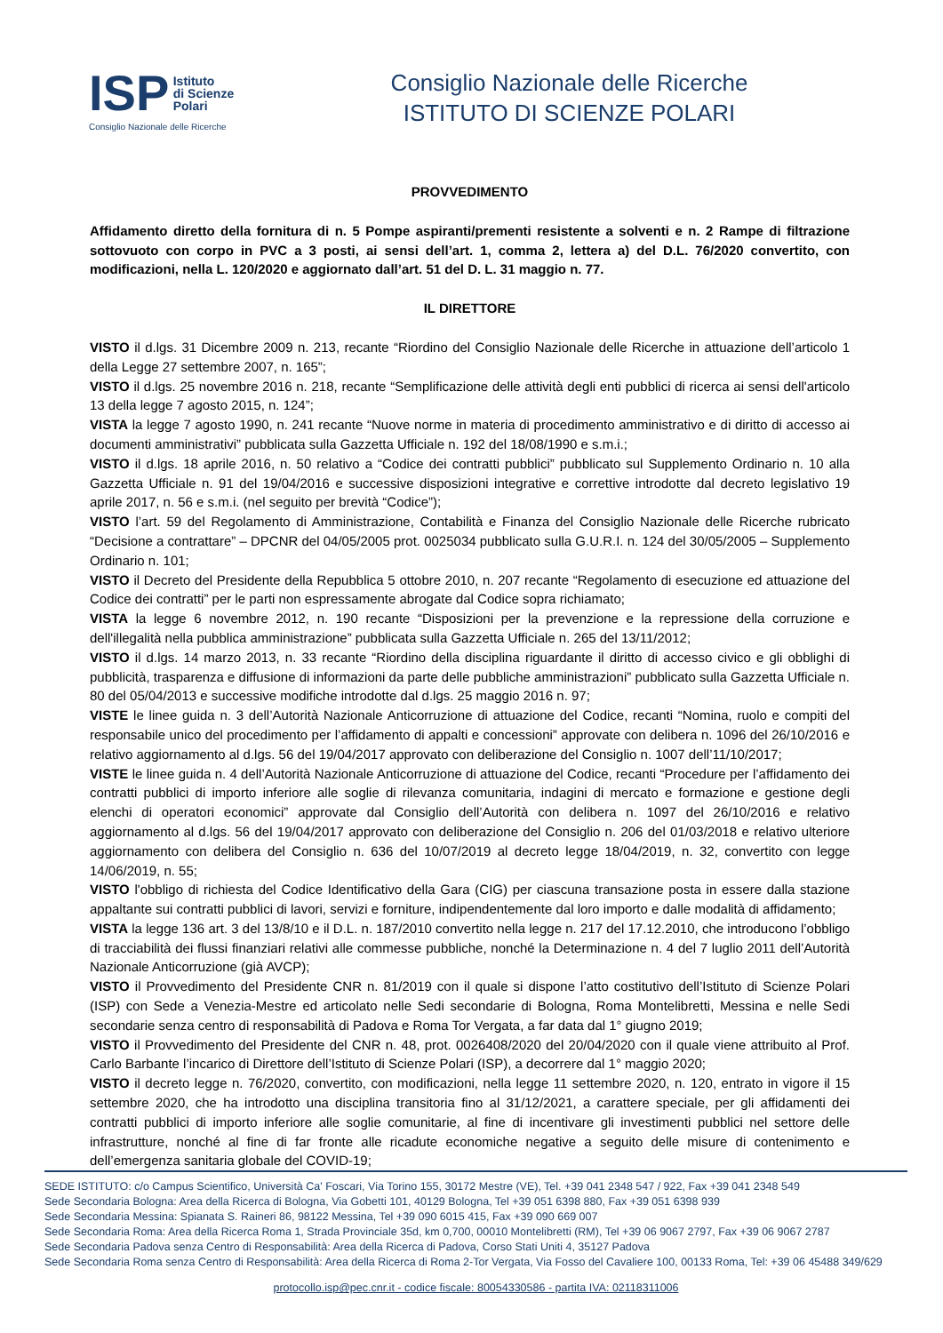ISP Istituto
di Scienze
Polari
Consiglio Nazionale delle Ricerche
Consiglio Nazionale delle Ricerche
ISTITUTO DI SCIENZE POLARI
PROVVEDIMENTO
Affidamento diretto della fornitura di n. 5 Pompe aspiranti/prementi resistente a solventi e n. 2 Rampe di filtrazione sottovuoto con corpo in PVC a 3 posti, ai sensi dell’art. 1, comma 2, lettera a) del D.L. 76/2020 convertito, con modificazioni, nella L. 120/2020 e aggiornato dall’art. 51 del D. L. 31 maggio n. 77.
IL DIRETTORE
VISTO il d.lgs. 31 Dicembre 2009 n. 213, recante “Riordino del Consiglio Nazionale delle Ricerche in attuazione dell’articolo 1 della Legge 27 settembre 2007, n. 165”;
VISTO il d.lgs. 25 novembre 2016 n. 218, recante “Semplificazione delle attività degli enti pubblici di ricerca ai sensi dell'articolo 13 della legge 7 agosto 2015, n. 124”;
VISTA la legge 7 agosto 1990, n. 241 recante “Nuove norme in materia di procedimento amministrativo e di diritto di accesso ai documenti amministrativi” pubblicata sulla Gazzetta Ufficiale n. 192 del 18/08/1990 e s.m.i.;
VISTO il d.lgs. 18 aprile 2016, n. 50 relativo a “Codice dei contratti pubblici” pubblicato sul Supplemento Ordinario n. 10 alla Gazzetta Ufficiale n. 91 del 19/04/2016 e successive disposizioni integrative e correttive introdotte dal decreto legislativo 19 aprile 2017, n. 56 e s.m.i. (nel seguito per brevità “Codice”);
VISTO l’art. 59 del Regolamento di Amministrazione, Contabilità e Finanza del Consiglio Nazionale delle Ricerche rubricato “Decisione a contrattare” – DPCNR del 04/05/2005 prot. 0025034 pubblicato sulla G.U.R.I. n. 124 del 30/05/2005 – Supplemento Ordinario n. 101;
VISTO il Decreto del Presidente della Repubblica 5 ottobre 2010, n. 207 recante “Regolamento di esecuzione ed attuazione del Codice dei contratti” per le parti non espressamente abrogate dal Codice sopra richiamato;
VISTA la legge 6 novembre 2012, n. 190 recante “Disposizioni per la prevenzione e la repressione della corruzione e dell'illegalità nella pubblica amministrazione” pubblicata sulla Gazzetta Ufficiale n. 265 del 13/11/2012;
VISTO il d.lgs. 14 marzo 2013, n. 33 recante “Riordino della disciplina riguardante il diritto di accesso civico e gli obblighi di pubblicità, trasparenza e diffusione di informazioni da parte delle pubbliche amministrazioni” pubblicato sulla Gazzetta Ufficiale n. 80 del 05/04/2013 e successive modifiche introdotte dal d.lgs. 25 maggio 2016 n. 97;
VISTE le linee guida n. 3 dell’Autorità Nazionale Anticorruzione di attuazione del Codice, recanti “Nomina, ruolo e compiti del responsabile unico del procedimento per l’affidamento di appalti e concessioni” approvate con delibera n. 1096 del 26/10/2016 e relativo aggiornamento al d.lgs. 56 del 19/04/2017 approvato con deliberazione del Consiglio n. 1007 dell’11/10/2017;
VISTE le linee guida n. 4 dell’Autorità Nazionale Anticorruzione di attuazione del Codice, recanti “Procedure per l’affidamento dei contratti pubblici di importo inferiore alle soglie di rilevanza comunitaria, indagini di mercato e formazione e gestione degli elenchi di operatori economici” approvate dal Consiglio dell’Autorità con delibera n. 1097 del 26/10/2016 e relativo aggiornamento al d.lgs. 56 del 19/04/2017 approvato con deliberazione del Consiglio n. 206 del 01/03/2018 e relativo ulteriore aggiornamento con delibera del Consiglio n. 636 del 10/07/2019 al decreto legge 18/04/2019, n. 32, convertito con legge 14/06/2019, n. 55;
VISTO l'obbligo di richiesta del Codice Identificativo della Gara (CIG) per ciascuna transazione posta in essere dalla stazione appaltante sui contratti pubblici di lavori, servizi e forniture, indipendentemente dal loro importo e dalle modalità di affidamento;
VISTA la legge 136 art. 3 del 13/8/10 e il D.L. n. 187/2010 convertito nella legge n. 217 del 17.12.2010, che introducono l’obbligo di tracciabilità dei flussi finanziari relativi alle commesse pubbliche, nonché la Determinazione n. 4 del 7 luglio 2011 dell’Autorità Nazionale Anticorruzione (già AVCP);
VISTO il Provvedimento del Presidente CNR n. 81/2019 con il quale si dispone l’atto costitutivo dell’Istituto di Scienze Polari (ISP) con Sede a Venezia-Mestre ed articolato nelle Sedi secondarie di Bologna, Roma Montelibretti, Messina e nelle Sedi secondarie senza centro di responsabilità di Padova e Roma Tor Vergata, a far data dal 1° giugno 2019;
VISTO il Provvedimento del Presidente del CNR n. 48, prot. 0026408/2020 del 20/04/2020 con il quale viene attribuito al Prof. Carlo Barbante l’incarico di Direttore dell’Istituto di Scienze Polari (ISP), a decorrere dal 1° maggio 2020;
VISTO il decreto legge n. 76/2020, convertito, con modificazioni, nella legge 11 settembre 2020, n. 120, entrato in vigore il 15 settembre 2020, che ha introdotto una disciplina transitoria fino al 31/12/2021, a carattere speciale, per gli affidamenti dei contratti pubblici di importo inferiore alle soglie comunitarie, al fine di incentivare gli investimenti pubblici nel settore delle infrastrutture, nonché al fine di far fronte alle ricadute economiche negative a seguito delle misure di contenimento e dell’emergenza sanitaria globale del COVID-19;
SEDE ISTITUTO: c/o Campus Scientifico, Università Ca' Foscari, Via Torino 155, 30172 Mestre (VE), Tel. +39 041 2348 547 / 922, Fax +39 041 2348 549
Sede Secondaria Bologna: Area della Ricerca di Bologna, Via Gobetti 101, 40129 Bologna, Tel +39 051 6398 880, Fax +39 051 6398 939
Sede Secondaria Messina: Spianata S. Raineri 86, 98122 Messina, Tel +39 090 6015 415, Fax +39 090 669 007
Sede Secondaria Roma: Area della Ricerca Roma 1, Strada Provinciale 35d, km 0,700, 00010 Montelibretti (RM), Tel +39 06 9067 2797, Fax +39 06 9067 2787
Sede Secondaria Padova senza Centro di Responsabilità: Area della Ricerca di Padova, Corso Stati Uniti 4, 35127 Padova
Sede Secondaria Roma senza Centro di Responsabilità: Area della Ricerca di Roma 2-Tor Vergata, Via Fosso del Cavaliere 100, 00133 Roma, Tel: +39 06 45488 349/629
protocollo.isp@pec.cnr.it - codice fiscale: 80054330586 - partita IVA: 02118311006